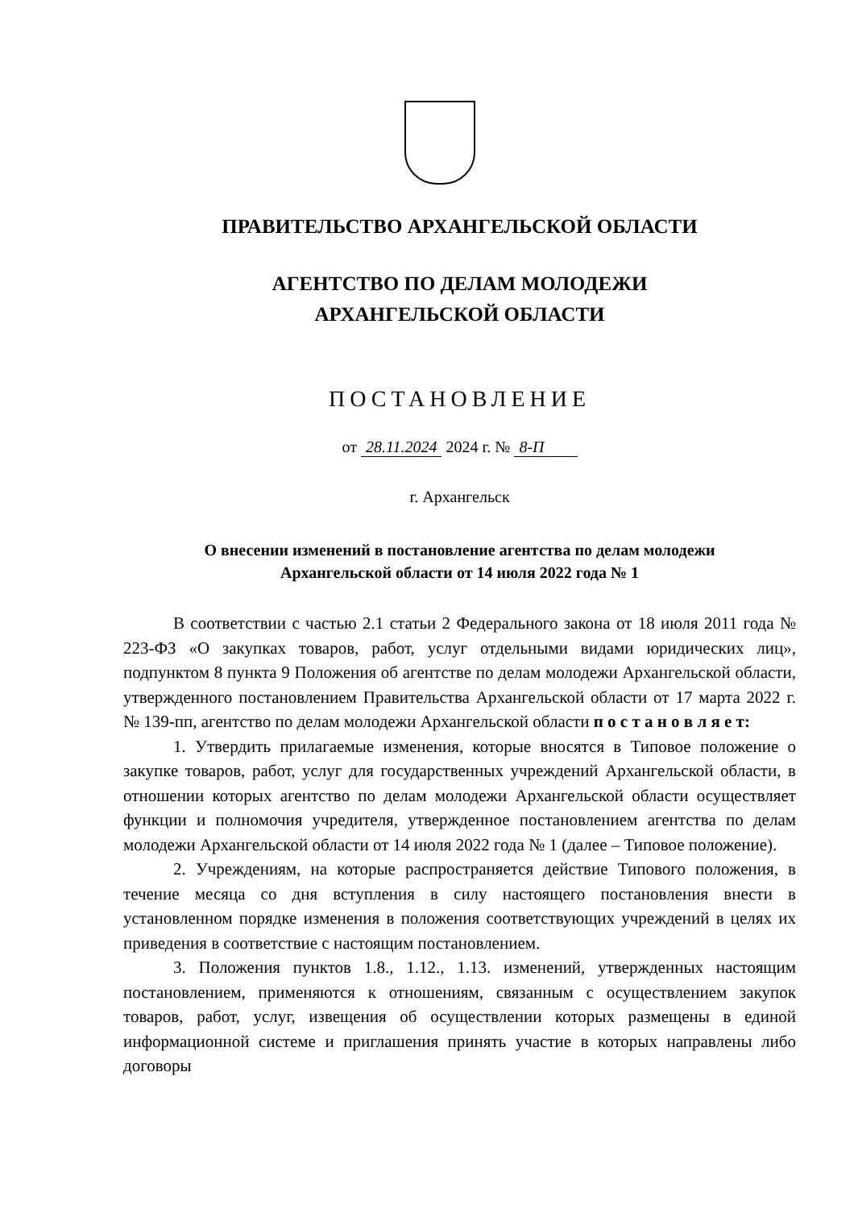ПРАВИТЕЛЬСТВО АРХАНГЕЛЬСКОЙ ОБЛАСТИ
АГЕНТСТВО ПО ДЕЛАМ МОЛОДЕЖИ
АРХАНГЕЛЬСКОЙ ОБЛАСТИ
ПОСТАНОВЛЕНИЕ
от 28.11.2024 2024 г. № 8-П
г. Архангельск
О внесении изменений в постановление агентства по делам молодежи
Архангельской области от 14 июля 2022 года № 1
В соответствии с частью 2.1 статьи 2 Федерального закона от 18 июля 2011 года № 223-ФЗ «О закупках товаров, работ, услуг отдельными видами юридических лиц», подпунктом 8 пункта 9 Положения об агентстве по делам молодежи Архангельской области, утвержденного постановлением Правительства Архангельской области от 17 марта 2022 г. № 139-пп, агентство по делам молодежи Архангельской области п о с т а н о в л я е т:
1. Утвердить прилагаемые изменения, которые вносятся в Типовое положение о закупке товаров, работ, услуг для государственных учреждений Архангельской области, в отношении которых агентство по делам молодежи Архангельской области осуществляет функции и полномочия учредителя, утвержденное постановлением агентства по делам молодежи Архангельской области от 14 июля 2022 года № 1 (далее – Типовое положение).
2. Учреждениям, на которые распространяется действие Типового положения, в течение месяца со дня вступления в силу настоящего постановления внести в установленном порядке изменения в положения соответствующих учреждений в целях их приведения в соответствие с настоящим постановлением.
3. Положения пунктов 1.8., 1.12., 1.13. изменений, утвержденных настоящим постановлением, применяются к отношениям, связанным с осуществлением закупок товаров, работ, услуг, извещения об осуществлении которых размещены в единой информационной системе и приглашения принять участие в которых направлены либо договоры